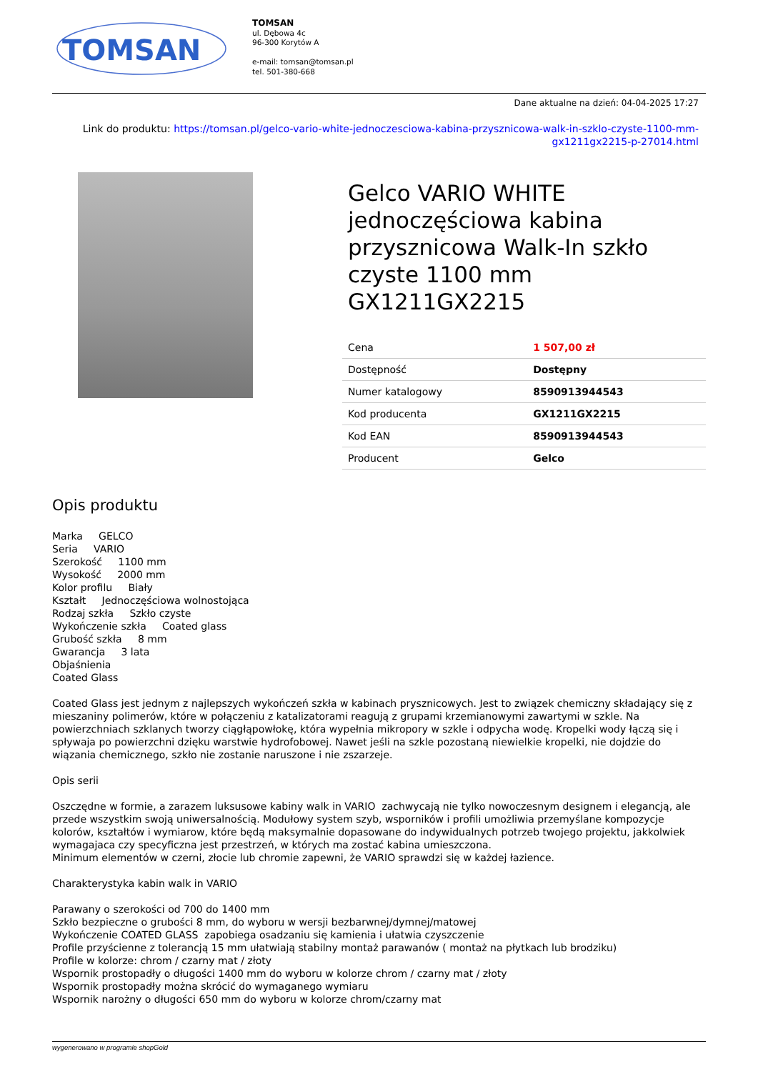TOMSAN
TOMSAN
ul. Dębowa 4c
96-300 Korytów A
e-mail: tomsan@tomsan.pl
tel. 501-380-668
Dane aktualne na dzień: 04-04-2025 17:27
Link do produktu: https://tomsan.pl/gelco-vario-white-jednoczesciowa-kabina-przysznicowa-walk-in-szklo-czyste-1100-mm-gx1211gx2215-p-27014.html
Gelco VARIO WHITE jednoczęściowa kabina przysznicowa Walk-In szkło czyste 1100 mm GX1211GX2215
| Cena | 1 507,00 zł |
| Dostępność | Dostępny |
| Numer katalogowy | 8590913944543 |
| Kod producenta | GX1211GX2215 |
| Kod EAN | 8590913944543 |
| Producent | Gelco |
Opis produktu
Marka GELCO
Seria VARIO
Szerokość 1100 mm
Wysokość 2000 mm
Kolor profilu Biały
Kształt Jednoczęściowa wolnostojąca
Rodzaj szkła Szkło czyste
Wykończenie szkła Coated glass
Grubość szkła 8 mm
Gwarancja 3 lata
Objaśnienia
Coated Glass
Coated Glass jest jednym z najlepszych wykończeń szkła w kabinach prysznicowych. Jest to związek chemiczny składający się z mieszaniny polimerów, które w połączeniu z katalizatorami reagują z grupami krzemianowymi zawartymi w szkle. Na powierzchniach szklanych tworzy ciągłąpowłokę, która wypełnia mikropory w szkle i odpycha wodę. Kropelki wody łączą się i spływaja po powierzchni dzięku warstwie hydrofobowej. Nawet jeśli na szkle pozostaną niewielkie kropelki, nie dojdzie do wiązania chemicznego, szkło nie zostanie naruszone i nie zszarzeje.
Opis serii
Oszczędne w formie, a zarazem luksusowe kabiny walk in VARIO zachwycają nie tylko nowoczesnym designem i elegancją, ale przede wszystkim swoją uniwersalnością. Modułowy system szyb, wsporników i profili umożliwia przemyślane kompozycje kolorów, kształtów i wymiarow, które będą maksymalnie dopasowane do indywidualnych potrzeb twojego projektu, jakkolwiek wymagajaca czy specyficzna jest przestrzeń, w których ma zostać kabina umieszczona.
Minimum elementów w czerni, złocie lub chromie zapewni, że VARIO sprawdzi się w każdej łazience.
Charakterystyka kabin walk in VARIO
Parawany o szerokości od 700 do 1400 mm
Szkło bezpieczne o grubości 8 mm, do wyboru w wersji bezbarwnej/dymnej/matowej
Wykończenie COATED GLASS zapobiega osadzaniu się kamienia i ułatwia czyszczenie
Profile przyścienne z tolerancją 15 mm ułatwiają stabilny montaż parawanów ( montaż na płytkach lub brodziku)
Profile w kolorze: chrom / czarny mat / złoty
Wspornik prostopadły o długości 1400 mm do wyboru w kolorze chrom / czarny mat / złoty
Wspornik prostopadły można skrócić do wymaganego wymiaru
Wspornik narożny o długości 650 mm do wyboru w kolorze chrom/czarny mat
wygenerowano w programie shopGold